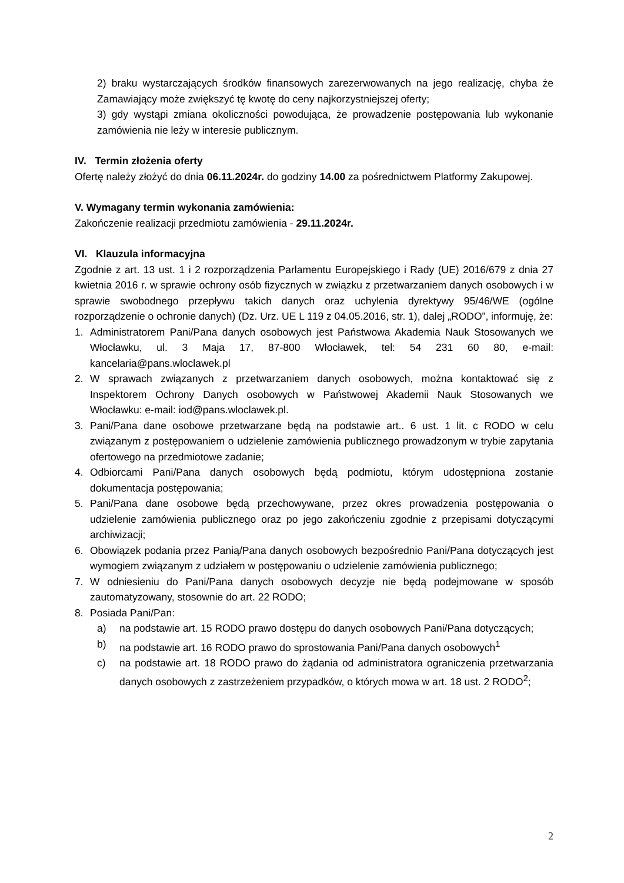2) braku wystarczających środków finansowych zarezerwowanych na jego realizację, chyba że Zamawiający może zwiększyć tę kwotę do ceny najkorzystniejszej oferty;
3) gdy wystąpi zmiana okoliczności powodująca, że prowadzenie postępowania lub wykonanie zamówienia nie leży w interesie publicznym.
IV. Termin złożenia oferty
Ofertę należy złożyć do dnia 06.11.2024r. do godziny 14.00 za pośrednictwem Platformy Zakupowej.
V. Wymagany termin wykonania zamówienia:
Zakończenie realizacji przedmiotu zamówienia - 29.11.2024r.
VI. Klauzula informacyjna
Zgodnie z art. 13 ust. 1 i 2 rozporządzenia Parlamentu Europejskiego i Rady (UE) 2016/679 z dnia 27 kwietnia 2016 r. w sprawie ochrony osób fizycznych w związku z przetwarzaniem danych osobowych i w sprawie swobodnego przepływu takich danych oraz uchylenia dyrektywy 95/46/WE (ogólne rozporządzenie o ochronie danych) (Dz. Urz. UE L 119 z 04.05.2016, str. 1), dalej „RODO”, informuję, że:
1. Administratorem Pani/Pana danych osobowych jest Państwowa Akademia Nauk Stosowanych we Włocławku, ul. 3 Maja 17, 87-800 Włocławek, tel: 54 231 60 80, e-mail: kancelaria@pans.wloclawek.pl
2. W sprawach związanych z przetwarzaniem danych osobowych, można kontaktować się z Inspektorem Ochrony Danych osobowych w Państwowej Akademii Nauk Stosowanych we Włocławku: e-mail: iod@pans.wloclawek.pl.
3. Pani/Pana dane osobowe przetwarzane będą na podstawie art.. 6 ust. 1 lit. c RODO w celu związanym z postępowaniem o udzielenie zamówienia publicznego prowadzonym w trybie zapytania ofertowego na przedmiotowe zadanie;
4. Odbiorcami Pani/Pana danych osobowych będą podmiotu, którym udostępniona zostanie dokumentacja postępowania;
5. Pani/Pana dane osobowe będą przechowywane, przez okres prowadzenia postępowania o udzielenie zamówienia publicznego oraz po jego zakończeniu zgodnie z przepisami dotyczącymi archiwizacji;
6. Obowiązek podania przez Panią/Pana danych osobowych bezpośrednio Pani/Pana dotyczących jest wymogiem związanym z udziałem w postępowaniu o udzielenie zamówienia publicznego;
7. W odniesieniu do Pani/Pana danych osobowych decyzje nie będą podejmowane w sposób zautomatyzowany, stosownie do art. 22 RODO;
8. Posiada Pani/Pan:
a) na podstawie art. 15 RODO prawo dostępu do danych osobowych Pani/Pana dotyczących;
b) na podstawie art. 16 RODO prawo do sprostowania Pani/Pana danych osobowych<sup>1</sup>
c) na podstawie art. 18 RODO prawo do żądania od administratora ograniczenia przetwarzania danych osobowych z zastrzeżeniem przypadków, o których mowa w art. 18 ust. 2 RODO<sup>2</sup>;
2